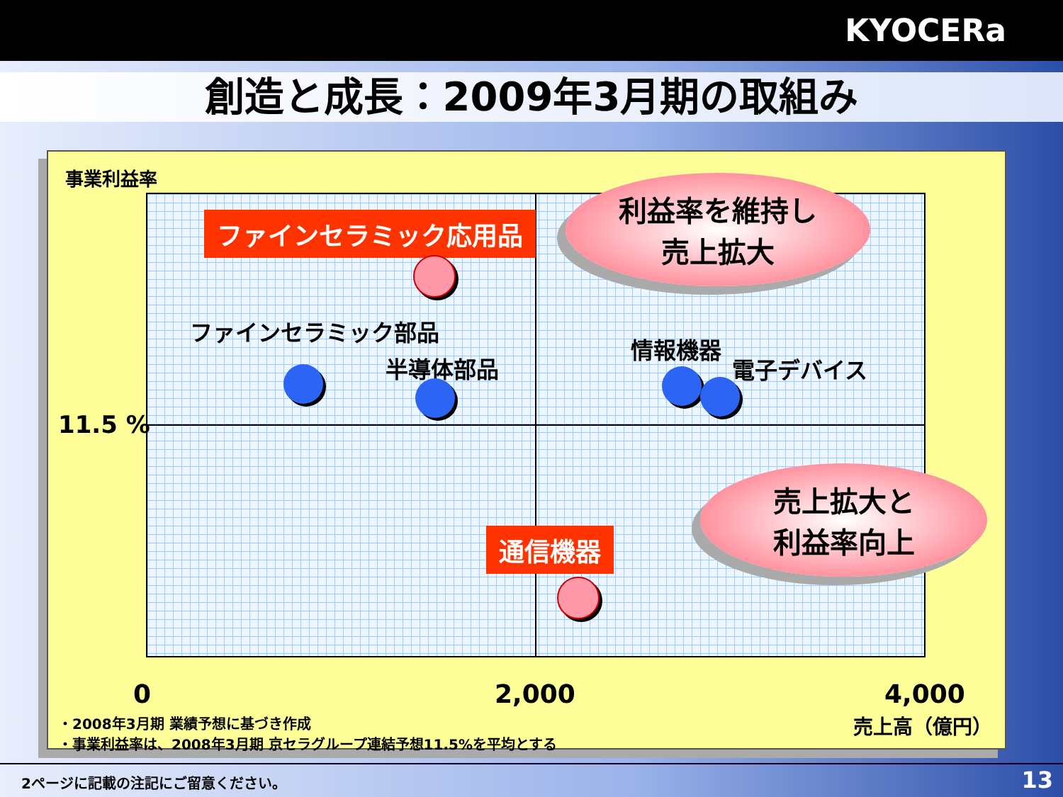KYOCERa
創造と成長：2009年3月期の取組み
事業利益率
ファインセラミック応用品
利益率を維持し
売上拡大
ファインセラミック部品
半導体部品
情報機器
電子デバイス
11.5 %
通信機器
売上拡大と
利益率向上
0 2,000 4,000
売上高（億円）
・2008年3月期 業績予想に基づき作成
・事業利益率は、2008年3月期 京セラグループ連結予想11.5%を平均とする
2ページに記載の注記にご留意ください。 13